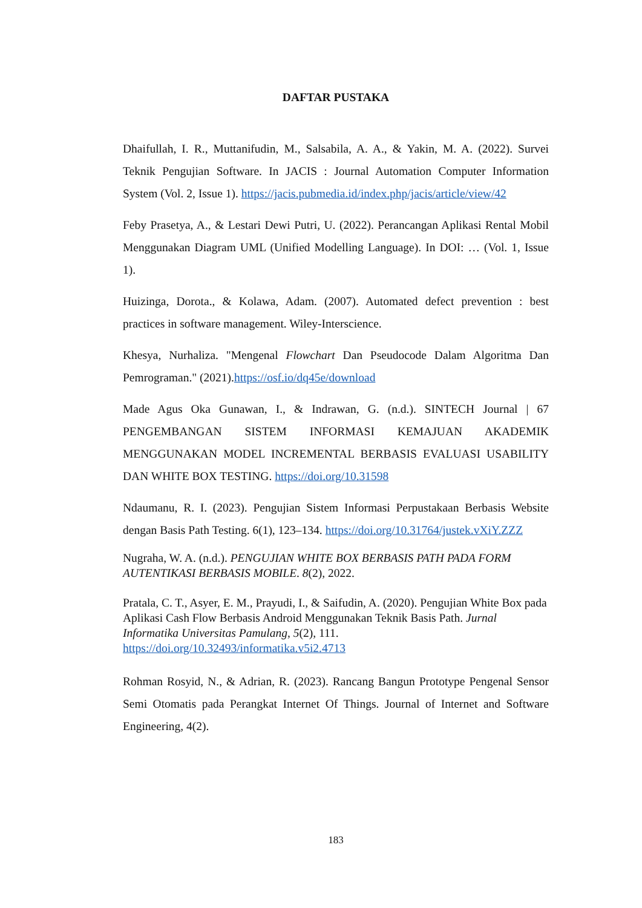DAFTAR PUSTAKA
Dhaifullah, I. R., Muttanifudin, M., Salsabila, A. A., & Yakin, M. A. (2022). Survei Teknik Pengujian Software. In JACIS : Journal Automation Computer Information System (Vol. 2, Issue 1). https://jacis.pubmedia.id/index.php/jacis/article/view/42
Feby Prasetya, A., & Lestari Dewi Putri, U. (2022). Perancangan Aplikasi Rental Mobil Menggunakan Diagram UML (Unified Modelling Language). In DOI: … (Vol. 1, Issue 1).
Huizinga, Dorota., & Kolawa, Adam. (2007). Automated defect prevention : best practices in software management. Wiley-Interscience.
Khesya, Nurhaliza. "Mengenal Flowchart Dan Pseudocode Dalam Algoritma Dan Pemrograman." (2021).https://osf.io/dq45e/download
Made Agus Oka Gunawan, I., & Indrawan, G. (n.d.). SINTECH Journal | 67 PENGEMBANGAN SISTEM INFORMASI KEMAJUAN AKADEMIK MENGGUNAKAN MODEL INCREMENTAL BERBASIS EVALUASI USABILITY DAN WHITE BOX TESTING. https://doi.org/10.31598
Ndaumanu, R. I. (2023). Pengujian Sistem Informasi Perpustakaan Berbasis Website dengan Basis Path Testing. 6(1), 123–134. https://doi.org/10.31764/justek.vXiY.ZZZ
Nugraha, W. A. (n.d.). PENGUJIAN WHITE BOX BERBASIS PATH PADA FORM AUTENTIKASI BERBASIS MOBILE. 8(2), 2022.
Pratala, C. T., Asyer, E. M., Prayudi, I., & Saifudin, A. (2020). Pengujian White Box pada Aplikasi Cash Flow Berbasis Android Menggunakan Teknik Basis Path. Jurnal Informatika Universitas Pamulang, 5(2), 111. https://doi.org/10.32493/informatika.v5i2.4713
Rohman Rosyid, N., & Adrian, R. (2023). Rancang Bangun Prototype Pengenal Sensor Semi Otomatis pada Perangkat Internet Of Things. Journal of Internet and Software Engineering, 4(2).
183